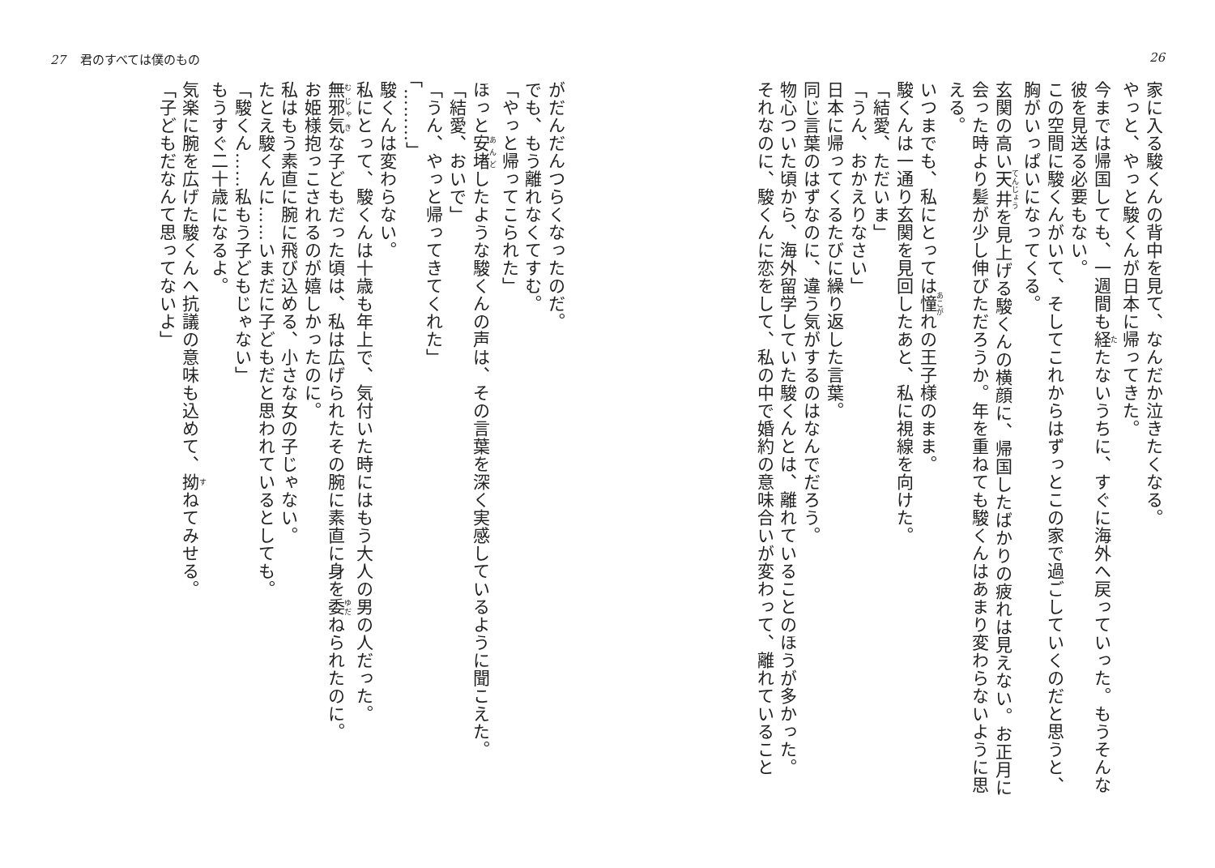27 君のすべては僕のもの 26
家に入る駿くんの背中を見て、なんだか泣きたくなる。
やっと、やっと駿くんが日本に帰ってきた。
今までは帰国しても、一週間も経たないうちに、すぐに海外へ戻っていった。もうそんな彼を見送る必要もない。
この空間に駿くんがいて、そしてこれからはずっとこの家で過ごしていくのだと思うと、胸がいっぱいになってくる。
玄関の高い天井を見上げる駿くんの横顔に、帰国したばかりの疲れは見えない。お正月に会った時より髪が少し伸びただろうか。年を重ねても駿くんはあまり変わらないように思える。
いつまでも、私にとっては憧れの王子様のまま。
駿くんは一通り玄関を見回したあと、私に視線を向けた。
「結愛、ただいま」
「うん、おかえりなさい」
日本に帰ってくるたびに繰り返した言葉。
同じ言葉のはずなのに、違う気がするのはなんでだろう。
物心ついた頃から、海外留学していた駿くんとは、離れていることのほうが多かった。
それなのに、駿くんに恋をして、私の中で婚約の意味合いが変わって、離れていること
がだんだんつらくなったのだ。
でも、もう離れなくてすむ。
「やっと帰ってこられた」
ほっと安堵したような駿くんの声は、その言葉を深く実感しているように聞こえた。
「結愛、おいで」
「うん、やっと帰ってきてくれた」
「………」
駿くんは変わらない。
私にとって、駿くんは十歳も年上で、気付いた時にはもう大人の男の人だった。
無邪気な子どもだった頃は、私は広げられたその腕に素直に身を委ねられたのに。
お姫様抱っこされるのが嬉しかったのに。
私はもう素直に腕に飛び込める、小さな女の子じゃない。
たとえ駿くんに……いまだに子どもだと思われているとしても。
「駿くん……私もう子どもじゃない」
もうすぐ二十歳になるよ。
気楽に腕を広げた駿くんへ抗議の意味も込めて、拗ねてみせる。
「子どもだなんて思ってないよ」